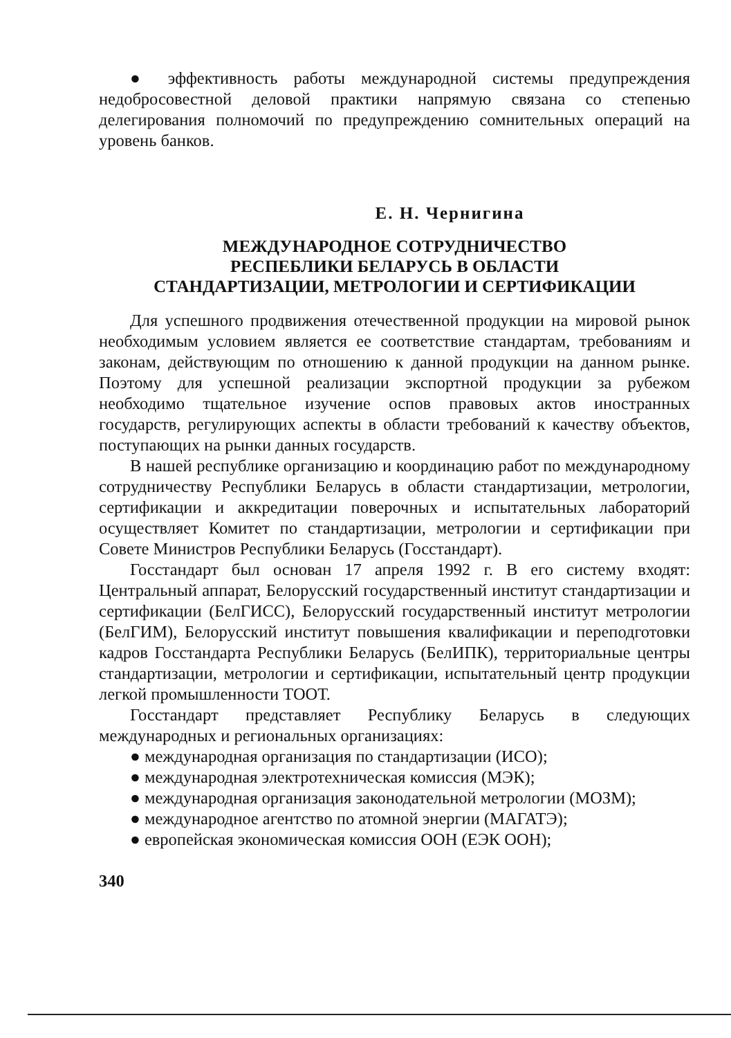● эффективность работы международной системы предупреждения недобросовестной деловой практики напрямую связана со степенью делегирования полномочий по предупреждению сомнительных операций на уровень банков.
Е. Н. Чернигина
МЕЖДУНАРОДНОЕ СОТРУДНИЧЕСТВО
РЕСПЕБЛИКИ БЕЛАРУСЬ В ОБЛАСТИ
СТАНДАРТИЗАЦИИ, МЕТРОЛОГИИ И СЕРТИФИКАЦИИ
Для успешного продвижения отечественной продукции на мировой рынок необходимым условием является ее соответствие стандартам, требованиям и законам, действующим по отношению к данной продукции на данном рынке. Поэтому для успешной реализации экспортной продукции за рубежом необходимо тщательное изучение оспов правовых актов иностранных государств, регулирующих аспекты в области требований к качеству объектов, поступающих на рынки данных государств.
В нашей республике организацию и координацию работ по международному сотрудничеству Республики Беларусь в области стандартизации, метрологии, сертификации и аккредитации поверочных и испытательных лабораторий осуществляет Комитет по стандартизации, метрологии и сертификации при Совете Министров Республики Беларусь (Госстандарт).
Госстандарт был основан 17 апреля 1992 г. В его систему входят: Центральный аппарат, Белорусский государственный институт стандартизации и сертификации (БелГИСС), Белорусский государственный институт метрологии (БелГИМ), Белорусский институт повышения квалификации и переподготовки кадров Госстандарта Республики Беларусь (БелИПК), территориальные центры стандартизации, метрологии и сертификации, испытательный центр продукции легкой промышленности ТООТ.
Госстандарт представляет Республику Беларусь в следующих международных и региональных организациях:
● международная организация по стандартизации (ИСО);
● международная электротехническая комиссия (МЭК);
● международная организация законодательной метрологии (МОЗМ);
● международное агентство по атомной энергии (МАГАТЭ);
● европейская экономическая комиссия ООН (ЕЭК ООН);
340